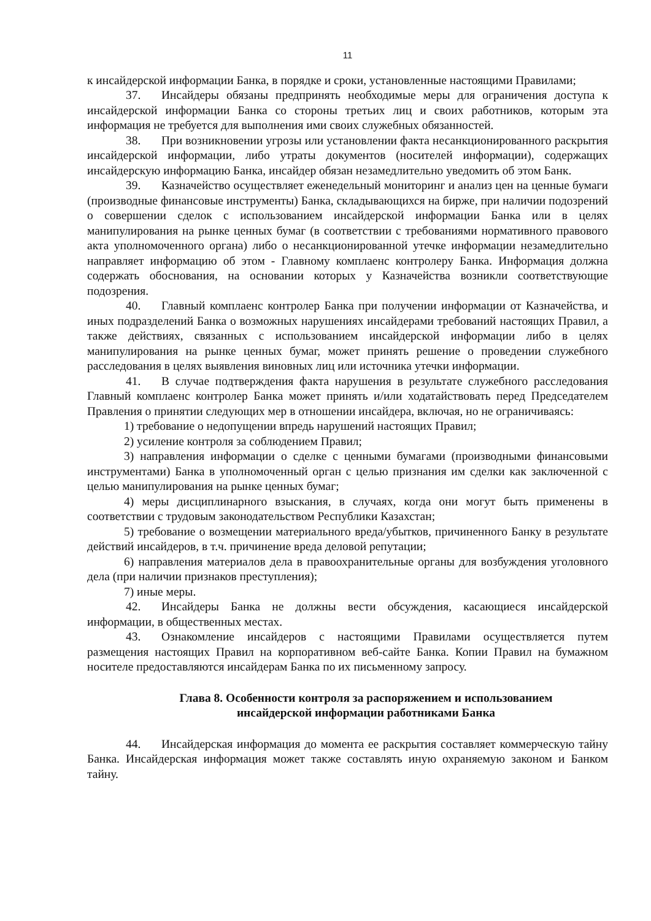11
к инсайдерской информации Банка, в порядке и сроки, установленные настоящими Правилами;
37. Инсайдеры обязаны предпринять необходимые меры для ограничения доступа к инсайдерской информации Банка со стороны третьих лиц и своих работников, которым эта информация не требуется для выполнения ими своих служебных обязанностей.
38. При возникновении угрозы или установлении факта несанкционированного раскрытия инсайдерской информации, либо утраты документов (носителей информации), содержащих инсайдерскую информацию Банка, инсайдер обязан незамедлительно уведомить об этом Банк.
39. Казначейство осуществляет еженедельный мониторинг и анализ цен на ценные бумаги (производные финансовые инструменты) Банка, складывающихся на бирже, при наличии подозрений о совершении сделок с использованием инсайдерской информации Банка или в целях манипулирования на рынке ценных бумаг (в соответствии с требованиями нормативного правового акта уполномоченного органа) либо о несанкционированной утечке информации незамедлительно направляет информацию об этом - Главному комплаенс контролеру Банка. Информация должна содержать обоснования, на основании которых у Казначейства возникли соответствующие подозрения.
40. Главный комплаенс контролер Банка при получении информации от Казначейства, и иных подразделений Банка о возможных нарушениях инсайдерами требований настоящих Правил, а также действиях, связанных с использованием инсайдерской информации либо в целях манипулирования на рынке ценных бумаг, может принять решение о проведении служебного расследования в целях выявления виновных лиц или источника утечки информации.
41. В случае подтверждения факта нарушения в результате служебного расследования Главный комплаенс контролер Банка может принять и/или ходатайствовать перед Председателем Правления о принятии следующих мер в отношении инсайдера, включая, но не ограничиваясь:
1) требование о недопущении впредь нарушений настоящих Правил;
2) усиление контроля за соблюдением Правил;
3) направления информации о сделке с ценными бумагами (производными финансовыми инструментами) Банка в уполномоченный орган с целью признания им сделки как заключенной с целью манипулирования на рынке ценных бумаг;
4) меры дисциплинарного взыскания, в случаях, когда они могут быть применены в соответствии с трудовым законодательством Республики Казахстан;
5) требование о возмещении материального вреда/убытков, причиненного Банку в результате действий инсайдеров, в т.ч. причинение вреда деловой репутации;
6) направления материалов дела в правоохранительные органы для возбуждения уголовного дела (при наличии признаков преступления);
7) иные меры.
42. Инсайдеры Банка не должны вести обсуждения, касающиеся инсайдерской информации, в общественных местах.
43. Ознакомление инсайдеров с настоящими Правилами осуществляется путем размещения настоящих Правил на корпоративном веб-сайте Банка. Копии Правил на бумажном носителе предоставляются инсайдерам Банка по их письменному запросу.
Глава 8. Особенности контроля за распоряжением и использованием
инсайдерской информации работниками Банка
44. Инсайдерская информация до момента ее раскрытия составляет коммерческую тайну Банка. Инсайдерская информация может также составлять иную охраняемую законом и Банком тайну.